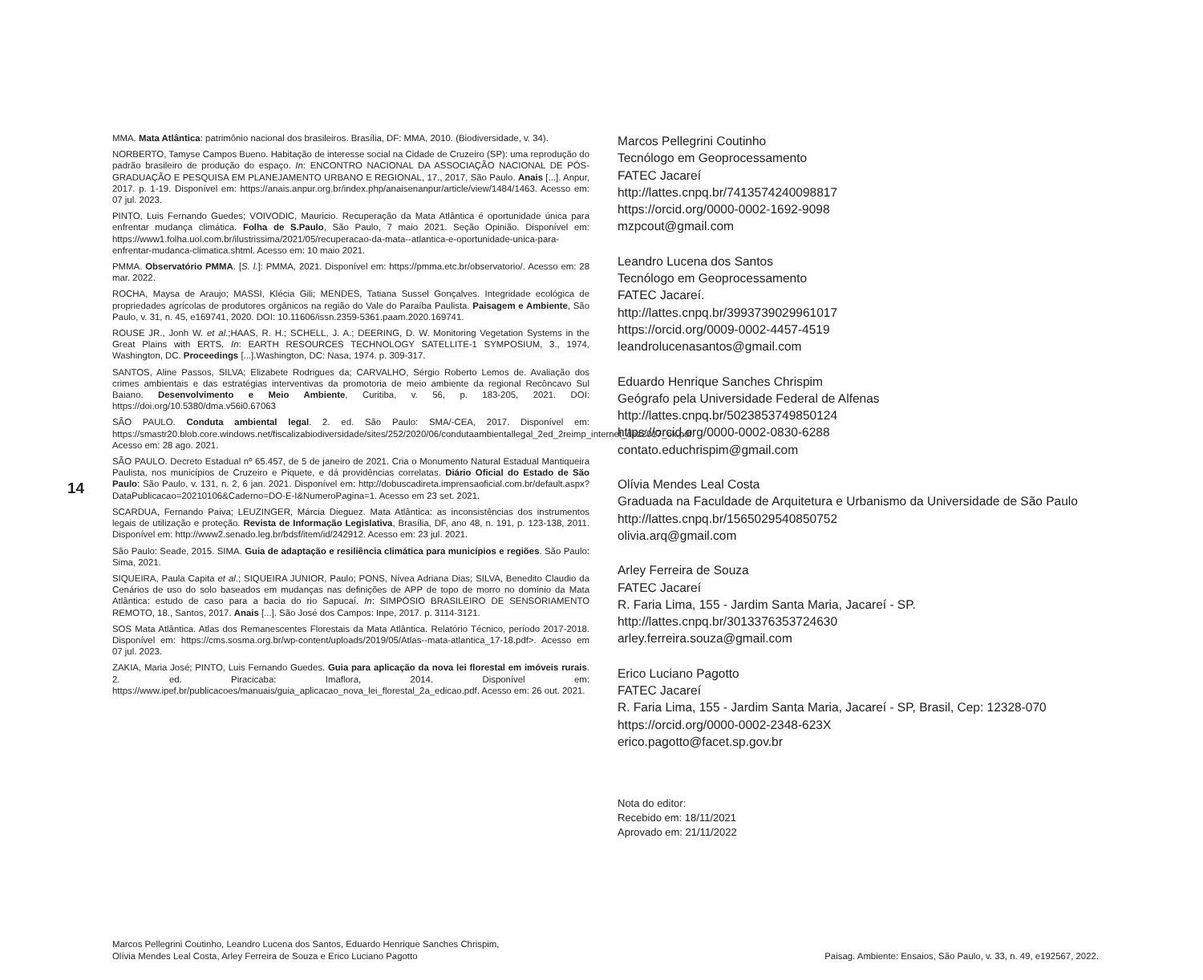14
MMA. Mata Atlântica: patrimônio nacional dos brasileiros. Brasília, DF: MMA, 2010. (Biodiversidade, v. 34).
NORBERTO, Tamyse Campos Bueno. Habitação de interesse social na Cidade de Cruzeiro (SP): uma reprodução do padrão brasileiro de produção do espaço. In: ENCONTRO NACIONAL DA ASSOCIAÇÃO NACIONAL DE PÓS-GRADUAÇÃO E PESQUISA EM PLANEJAMENTO URBANO E REGIONAL, 17., 2017, São Paulo. Anais [...]. Anpur, 2017. p. 1-19. Disponível em: https://anais.anpur.org.br/index.php/anaisenanpur/article/view/1484/1463. Acesso em: 07 jul. 2023.
PINTO, Luis Fernando Guedes; VOIVODIC, Mauricio. Recuperação da Mata Atlântica é oportunidade única para enfrentar mudança climática. Folha de S.Paulo, São Paulo, 7 maio 2021. Seção Opinião. Disponível em: https://www1.folha.uol.com.br/ilustrissima/2021/05/recuperacao-da-mata--atlantica-e-oportunidade-unica-para-enfrentar-mudanca-climatica.shtml. Acesso em: 10 maio 2021.
PMMA. Observatório PMMA. [S. l.]: PMMA, 2021. Disponível em: https://pmma.etc.br/observatorio/. Acesso em: 28 mar. 2022.
ROCHA, Maysa de Araujo; MASSI, Klécia Gili; MENDES, Tatiana Sussel Gonçalves. Integridade ecológica de propriedades agrícolas de produtores orgânicos na região do Vale do Paraíba Paulista. Paisagem e Ambiente, São Paulo, v. 31, n. 45, e169741, 2020. DOI: 10.11606/issn.2359-5361.paam.2020.169741.
ROUSE JR., Jonh W. et al.;HAAS, R. H.; SCHELL, J. A.; DEERING, D. W. Monitoring Vegetation Systems in the Great Plains with ERTS. In: EARTH RESOURCES TECHNOLOGY SATELLITE-1 SYMPOSIUM, 3., 1974, Washington, DC. Proceedings [...].Washington, DC: Nasa, 1974. p. 309-317.
SANTOS, Aline Passos, SILVA; Elizabete Rodrigues da; CARVALHO, Sérgio Roberto Lemos de. Avaliação dos crimes ambientais e das estratégias interventivas da promotoria de meio ambiente da regional Recôncavo Sul Baiano. Desenvolvimento e Meio Ambiente, Curitiba, v. 56, p. 183-205, 2021. DOI: https://doi.org/10.5380/dma.v56i0.67063
SÃO PAULO. Conduta ambiental legal. 2. ed. São Paulo: SMA/-CEA, 2017. Disponível em: https://smastr20.blob.core.windows.net/fiscalizabiodiversidade/sites/252/2020/06/condutaambientallegal_2ed_2reimp_internet_dez2017_ok.pdf. Acesso em: 28 ago. 2021.
SÃO PAULO. Decreto Estadual nº 65.457, de 5 de janeiro de 2021. Cria o Monumento Natural Estadual Mantiqueira Paulista, nos municípios de Cruzeiro e Piquete, e dá providências correlatas. Diário Oficial do Estado de São Paulo: São Paulo, v. 131, n. 2, 6 jan. 2021. Disponível em: http://dobuscadireta.imprensaoficial.com.br/default.aspx?DataPublicacao=20210106&Caderno=DO-E-I&NumeroPagina=1. Acesso em 23 set. 2021.
SCARDUA, Fernando Paiva; LEUZINGER, Márcia Dieguez. Mata Atlântica: as inconsistências dos instrumentos legais de utilização e proteção. Revista de Informação Legislativa, Brasília, DF, ano 48, n. 191, p. 123-138, 2011. Disponível em: http://www2.senado.leg.br/bdsf/item/id/242912. Acesso em: 23 jul. 2021.
São Paulo: Seade, 2015. SIMA. Guia de adaptação e resiliência climática para municípios e regiões. São Paulo: Sima, 2021.
SIQUEIRA, Paula Capita et al.; SIQUEIRA JUNIOR, Paulo; PONS, Nívea Adriana Dias; SILVA, Benedito Claudio da Cenários de uso do solo baseados em mudanças nas definições de APP de topo de morro no domínio da Mata Atlântica: estudo de caso para a bacia do rio Sapucaí. In: SIMPÓSIO BRASILEIRO DE SENSORIAMENTO REMOTO, 18., Santos, 2017. Anais [...]. São José dos Campos: Inpe, 2017. p. 3114-3121.
SOS Mata Atlântica. Atlas dos Remanescentes Florestais da Mata Atlântica. Relatório Técnico, período 2017-2018. Disponível em: https://cms.sosma.org.br/wp-content/uploads/2019/05/Atlas--mata-atlantica_17-18.pdf>. Acesso em 07 jul. 2023.
ZAKIA, Maria José; PINTO, Luis Fernando Guedes. Guia para aplicação da nova lei florestal em imóveis rurais. 2. ed. Piracicaba: Imaflora, 2014. Disponível em: https://www.ipef.br/publicacoes/manuais/guia_aplicacao_nova_lei_florestal_2a_edicao.pdf. Acesso em: 26 out. 2021.
Marcos Pellegrini Coutinho
Tecnólogo em Geoprocessamento
FATEC Jacareí
http://lattes.cnpq.br/7413574240098817
https://orcid.org/0000-0002-1692-9098
mzpcout@gmail.com
Leandro Lucena dos Santos
Tecnólogo em Geoprocessamento
FATEC Jacareí.
http://lattes.cnpq.br/3993739029961017
https://orcid.org/0009-0002-4457-4519
leandrolucenasantos@gmail.com
Eduardo Henrique Sanches Chrispim
Geógrafo pela Universidade Federal de Alfenas
http://lattes.cnpq.br/5023853749850124
https://orcid.org/0000-0002-0830-6288
contato.educhrispim@gmail.com
Olívia Mendes Leal Costa
Graduada na Faculdade de Arquitetura e Urbanismo da Universidade de São Paulo
http://lattes.cnpq.br/1565029540850752
olivia.arq@gmail.com
Arley Ferreira de Souza
FATEC Jacareí
R. Faria Lima, 155 - Jardim Santa Maria, Jacareí - SP.
http://lattes.cnpq.br/3013376353724630
arley.ferreira.souza@gmail.com
Erico Luciano Pagotto
FATEC Jacareí
R. Faria Lima, 155 - Jardim Santa Maria, Jacareí - SP, Brasil, Cep: 12328-070
https://orcid.org/0000-0002-2348-623X
erico.pagotto@facet.sp.gov.br
Nota do editor:
Recebido em: 18/11/2021
Aprovado em: 21/11/2022
Marcos Pellegrini Coutinho, Leandro Lucena dos Santos, Eduardo Henrique Sanches Chrispim,
Olívia Mendes Leal Costa, Arley Ferreira de Souza e Erico Luciano Pagotto
Paisag. Ambiente: Ensaios, São Paulo, v. 33, n. 49, e192567, 2022.